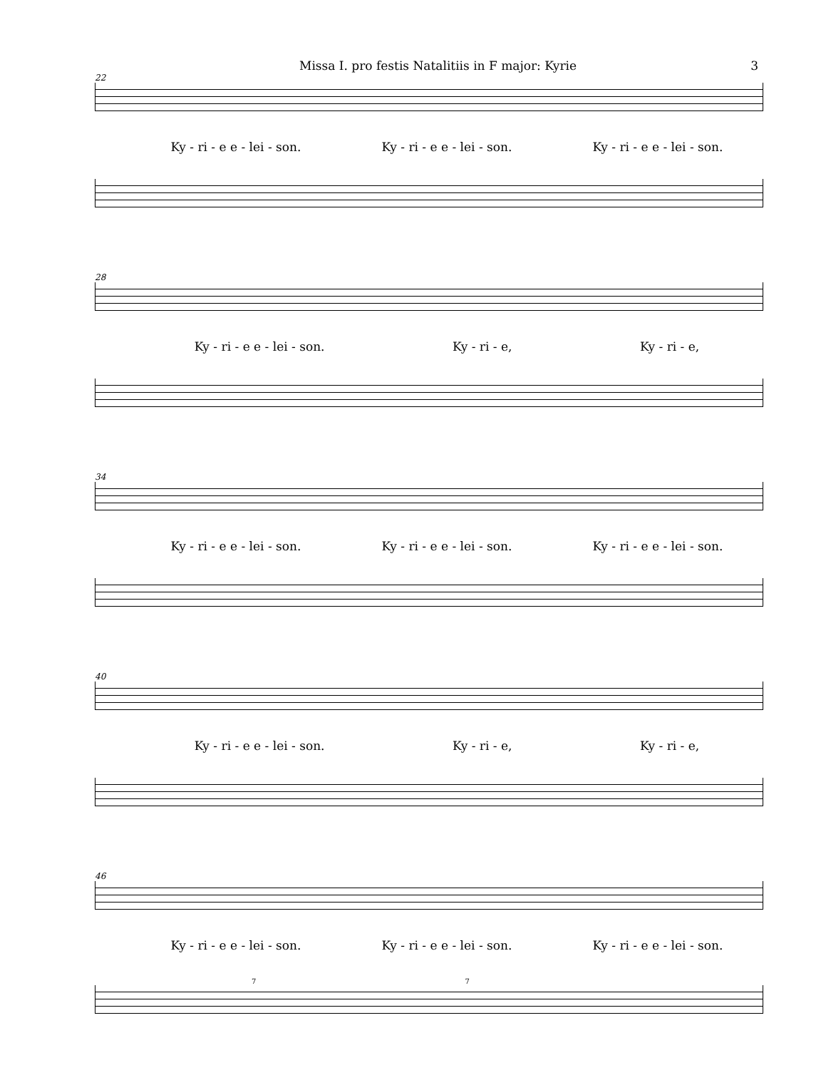Missa I. pro festis Natalitiis in F major: Kyrie 3
22
Ky - ri - e e - lei - son. Ky - ri - e e - lei - son. Ky - ri - e e - lei - son.
28
Ky - ri - e e - lei - son. Ky - ri - e, Ky - ri - e,
34
Ky - ri - e e - lei - son. Ky - ri - e e - lei - son. Ky - ri - e e - lei - son.
40
Ky - ri - e e - lei - son. Ky - ri - e, Ky - ri - e,
46
Ky - ri - e e - lei - son. Ky - ri - e e - lei - son. Ky - ri - e e - lei - son.
7 7